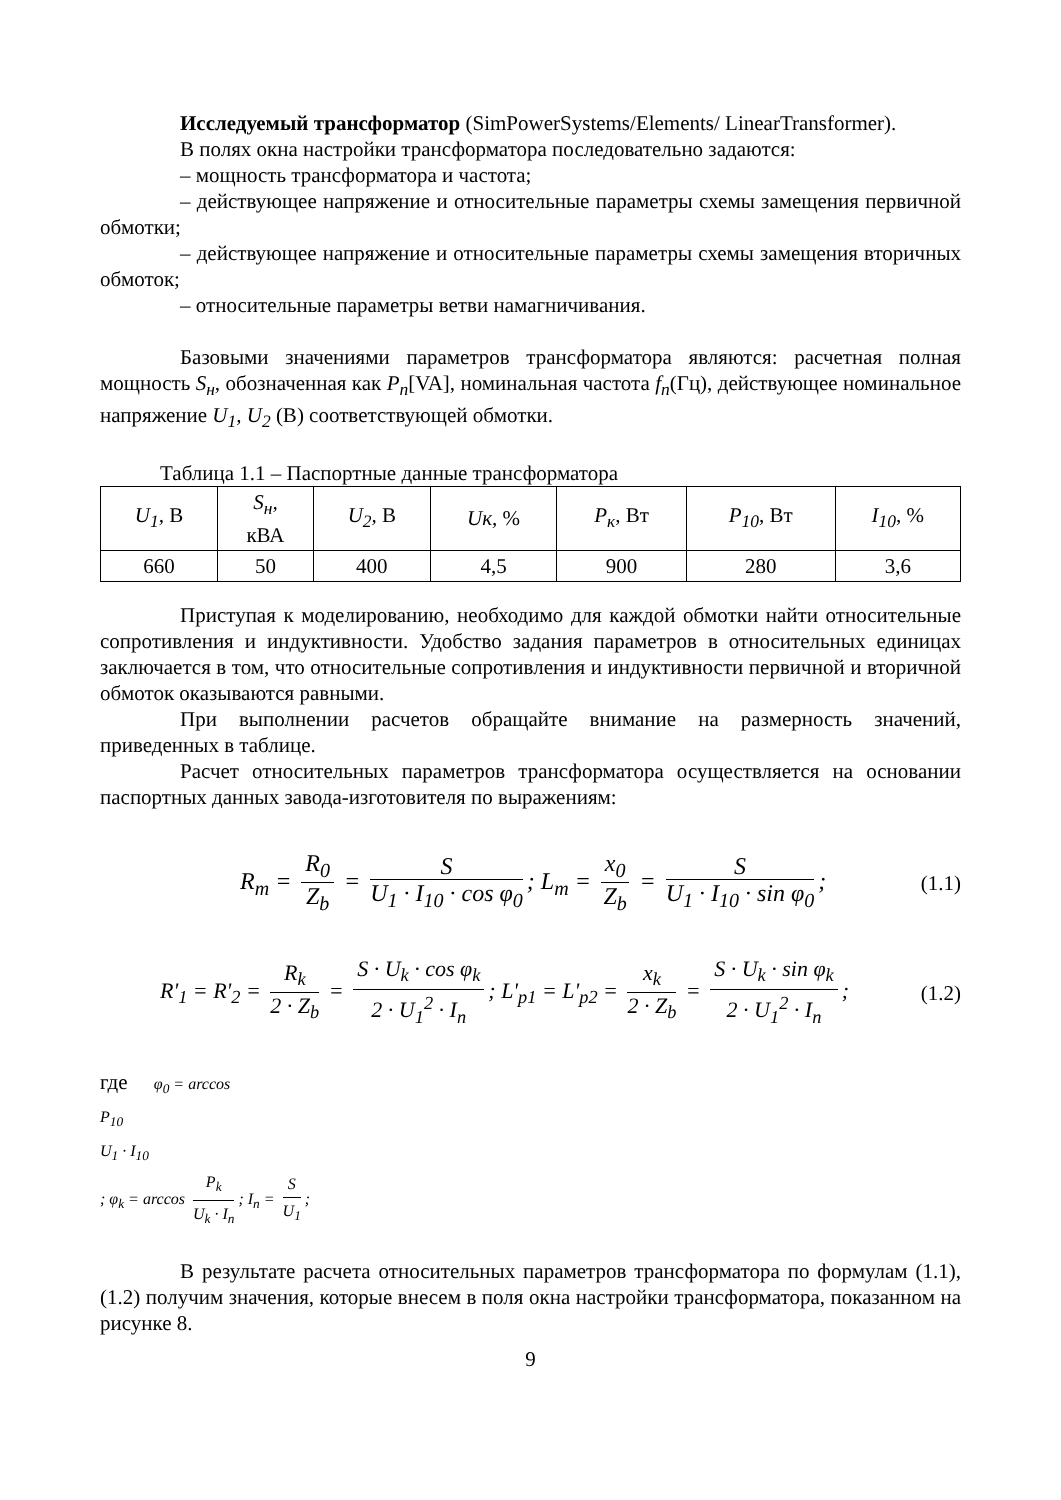Исследуемый трансформатор (SimPowerSystems/Elements/ LinearTransformer).
В полях окна настройки трансформатора последовательно задаются:
– мощность трансформатора и частота;
– действующее напряжение и относительные параметры схемы замещения первичной обмотки;
– действующее напряжение и относительные параметры схемы замещения вторичных обмоток;
– относительные параметры ветви намагничивания.
Базовыми значениями параметров трансформатора являются: расчетная полная мощность S<sub>н</sub>, обозначенная как P<sub>n</sub>[VA], номинальная частота f<sub>n</sub>(Гц), действующее номинальное напряжение U<sub>1</sub>, U<sub>2</sub> (В) соответствующей обмотки.
Таблица 1.1 – Паспортные данные трансформатора
| U<sub>1</sub>, В | S<sub>н</sub>, кВА | U<sub>2</sub>, В | Uк, % | P<sub>к</sub> , Вт | P<sub>10</sub> , Вт | I<sub>10</sub> , % |
| 660 | 50 | 400 | 4,5 | 900 | 280 | 3,6 |
Приступая к моделированию, необходимо для каждой обмотки найти относительные сопротивления и индуктивности. Удобство задания параметров в относительных единицах заключается в том, что относительные сопротивления и индуктивности первичной и вторичной обмоток оказываются равными.
При выполнении расчетов обращайте внимание на размерность значений, приведенных в таблице.
Расчет относительных параметров трансформатора осуществляется на основании паспортных данных завода-изготовителя по выражениям:
R<sub>m</sub> =
R<sub>0</sub>
Z<sub>b</sub>
=
S
U<sub>1</sub> · I<sub>10</sub> · cos φ<sub>0</sub>
; L<sub>m</sub> =
x<sub>0</sub>
Z<sub>b</sub>
=
S
U<sub>1</sub> · I<sub>10</sub> · sin φ<sub>0</sub>
; (1.1)
R'<sub>1</sub> = R'<sub>2</sub> =
R<sub>k</sub>
2 · Z<sub>b</sub>
=
S · U<sub>k</sub> · cos φ<sub>k</sub>
2 · U<sub>1</sub><sup>2</sup> · I<sub>n</sub>
; L'<sub>p1</sub> = L'<sub>p2</sub> =
x<sub>k</sub>
2 · Z<sub>b</sub>
=
S · U<sub>k</sub> · sin φ<sub>k</sub>
2 · U<sub>1</sub><sup>2</sup> · I<sub>n</sub>
; (1.2)
где φ<sub>0</sub> = arccos
P<sub>10</sub>
U<sub>1</sub> · I<sub>10</sub>
; φ<sub>k</sub> = arccos
P<sub>k</sub>
U<sub>k</sub> · I<sub>n</sub>
; I<sub>n</sub> =
S
U<sub>1</sub>
;
В результате расчета относительных параметров трансформатора по формулам (1.1), (1.2) получим значения, которые внесем в поля окна настройки трансформатора, показанном на рисунке 8.
9